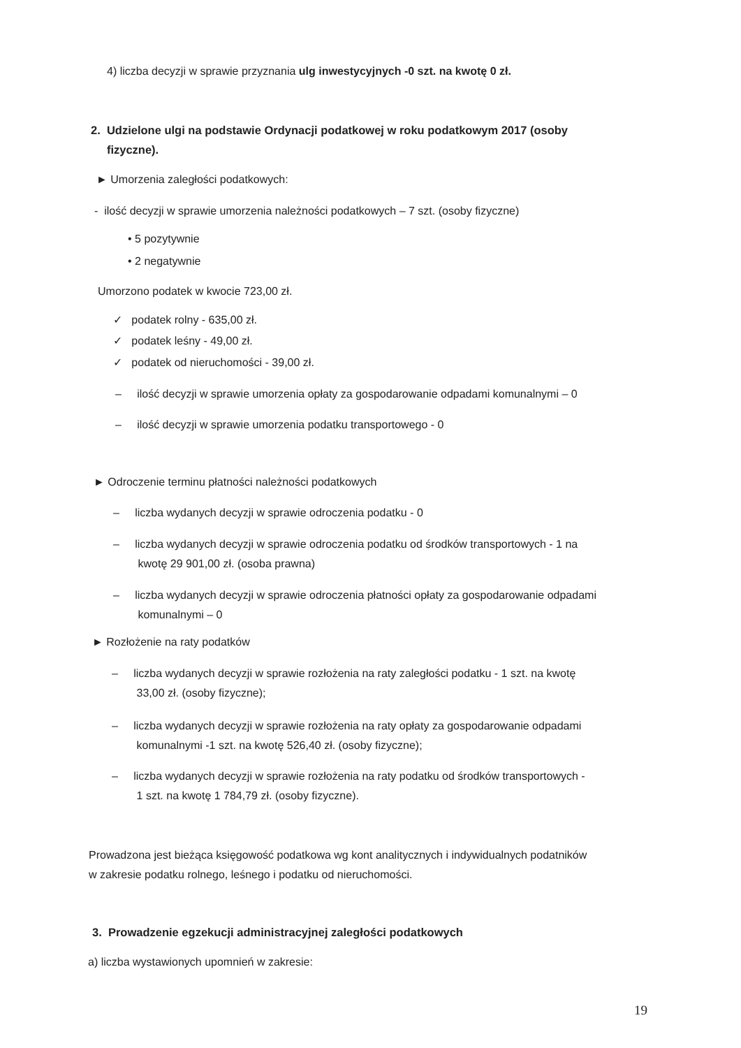4) liczba decyzji w sprawie przyznania ulg inwestycyjnych -0 szt. na kwotę 0 zł.
2. Udzielone ulgi na podstawie Ordynacji podatkowej w roku podatkowym 2017 (osoby
fizyczne).
► Umorzenia zaległości podatkowych:
- ilość decyzji w sprawie umorzenia należności podatkowych – 7 szt. (osoby fizyczne)
• 5 pozytywnie
• 2 negatywnie
Umorzono podatek w kwocie 723,00 zł.
✓ podatek rolny - 635,00 zł.
✓ podatek leśny - 49,00 zł.
✓ podatek od nieruchomości - 39,00 zł.
– ilość decyzji w sprawie umorzenia opłaty za gospodarowanie odpadami komunalnymi – 0
– ilość decyzji w sprawie umorzenia podatku transportowego - 0
► Odroczenie terminu płatności należności podatkowych
– liczba wydanych decyzji w sprawie odroczenia podatku - 0
– liczba wydanych decyzji w sprawie odroczenia podatku od środków transportowych - 1 na
kwotę 29 901,00 zł. (osoba prawna)
– liczba wydanych decyzji w sprawie odroczenia płatności opłaty za gospodarowanie odpadami
komunalnymi – 0
► Rozłożenie na raty podatków
– liczba wydanych decyzji w sprawie rozłożenia na raty zaległości podatku - 1 szt. na kwotę
33,00 zł. (osoby fizyczne);
– liczba wydanych decyzji w sprawie rozłożenia na raty opłaty za gospodarowanie odpadami
komunalnymi -1 szt. na kwotę 526,40 zł. (osoby fizyczne);
– liczba wydanych decyzji w sprawie rozłożenia na raty podatku od środków transportowych -
1 szt. na kwotę 1 784,79 zł. (osoby fizyczne).
Prowadzona jest bieżąca księgowość podatkowa wg kont analitycznych i indywidualnych podatników
w zakresie podatku rolnego, leśnego i podatku od nieruchomości.
3. Prowadzenie egzekucji administracyjnej zaległości podatkowych
a) liczba wystawionych upomnień w zakresie:
19